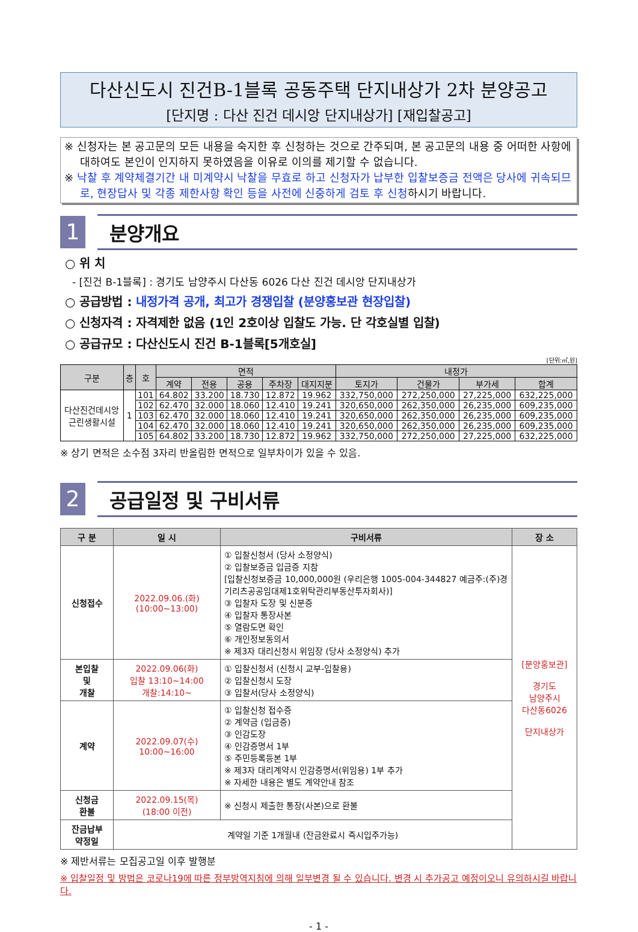다산신도시 진건B-1블록 공동주택 단지내상가 2차 분양공고
[단지명 : 다산 진건 데시앙 단지내상가] [재입찰공고]
※ 신청자는 본 공고문의 모든 내용을 숙지한 후 신청하는 것으로 간주되며, 본 공고문의 내용 중 어떠한 사항에 대하여도 본인이 인지하지 못하였음을 이유로 이의를 제기할 수 없습니다.
※ 낙찰 후 계약체결기간 내 미계약시 낙찰을 무효로 하고 신청자가 납부한 입찰보증금 전액은 당사에 귀속되므로, 현장답사 및 각종 제한사항 확인 등을 사전에 신중하게 검토 후 신청하시기 바랍니다.
1
분양개요
○ 위 치
- [진건 B-1블록] : 경기도 남양주시 다산동 6026 다산 진건 데시앙 단지내상가
○ 공급방법 : 내정가격 공개, 최고가 경쟁입찰 (분양홍보관 현장입찰)
○ 신청자격 : 자격제한 없음 (1인 2호이상 입찰도 가능. 단 각호실별 입찰)
○ 공급규모 : 다산신도시 진건 B-1블록[5개호실]
[단위:㎡,원]
| 구분 | 층 | 호 | 면적 | | | | | 내정가 | | | |
| --- | --- | --- | --- | --- | --- | --- | --- | --- | --- | --- | --- |
| | | | 계약 | 전용 | 공용 | 주차장 | 대지지분 | 토지가 | 건물가 | 부가세 | 합계 |
| 다산진건데시앙 근린생활시설 | 1 | 101 | 64.802 | 33.200 | 18.730 | 12.872 | 19.962 | 332,750,000 | 272,250,000 | 27,225,000 | 632,225,000 |
| | | 102 | 62.470 | 32.000 | 18.060 | 12.410 | 19.241 | 320,650,000 | 262,350,000 | 26,235,000 | 609,235,000 |
| | | 103 | 62.470 | 32.000 | 18.060 | 12.410 | 19.241 | 320,650,000 | 262,350,000 | 26,235,000 | 609,235,000 |
| | | 104 | 62.470 | 32.000 | 18.060 | 12.410 | 19.241 | 320,650,000 | 262,350,000 | 26,235,000 | 609,235,000 |
| | | 105 | 64.802 | 33.200 | 18.730 | 12.872 | 19.962 | 332,750,000 | 272,250,000 | 27,225,000 | 632,225,000 |
※ 상기 면적은 소수점 3자리 반올림한 면적으로 일부차이가 있을 수 있음.
2
공급일정 및 구비서류
| 구 분 | 일 시 | 구비서류 | 장 소 |
| --- | --- | --- | --- |
| 신청접수 | 2022.09.06.(화) (10:00~13:00) | ① 입찰신청서 (당사 소정양식) ② 입찰보증금 입금증 지참 [입찰신청보증금 10,000,000원 (우리은행 1005-004-344827 예금주:(주)경기리츠공공임대제1호위탁관리부동산투자회사)] ③ 입찰자 도장 및 신분증 ④ 입찰자 통장사본 ⑤ 열람도면 확인 ⑥ 개인정보동의서 ※ 제3자 대리신청시 위임장 (당사 소정양식) 추가 | [분양홍보관] 경기도 남양주시 다산동6026 단지내상가 |
| 본입찰 및 개찰 | 2022.09.06(화) 입찰 13:10~14:00 개찰:14:10~ | ① 입찰신청서 (신청시 교부-입찰용) ② 입찰신청시 도장 ③ 입찰서(당사 소정양식) | |
| 계약 | 2022.09.07(수) 10:00~16:00 | ① 입찰신청 접수증 ② 계약금 (입금증) ③ 인감도장 ④ 인감증명서 1부 ⑤ 주민등록등본 1부 ※ 제3자 대리계약시 인감증명서(위임용) 1부 추가 ※ 자세한 내용은 별도 계약안내 참조 | |
| 신청금 환불 | 2022.09.15(목) (18:00 이전) | ※ 신청시 제출한 통장(사본)으로 환불 | |
| 잔금납부 약정일 | 계약일 기준 1개월내 (잔금완료시 즉시입주가능) | | |
※ 제반서류는 모집공고일 이후 발행분
※ 입찰일정 및 방법은 코로나19에 따른 정부방역지침에 의해 일부변경 될 수 있습니다. 변경 시 추가공고 예정이오니 유의하시길 바랍니다.
- 1 -